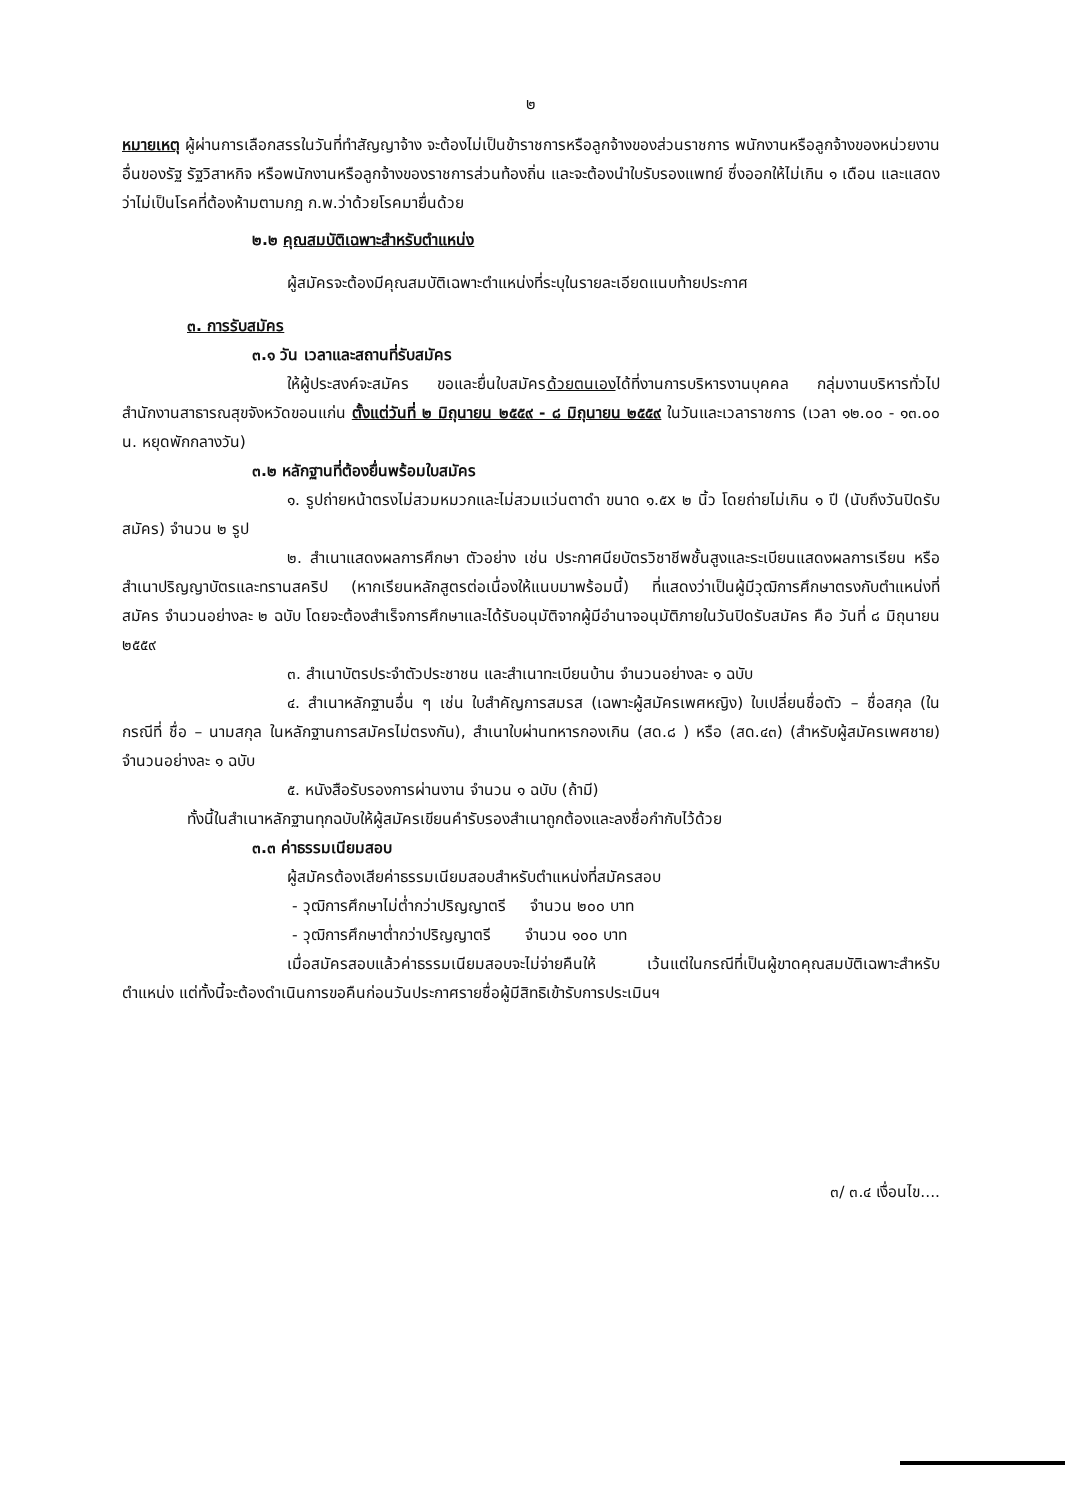๒
หมายเหตุ ผู้ผ่านการเลือกสรรในวันที่ทำสัญญาจ้าง จะต้องไม่เป็นข้าราชการหรือลูกจ้างของส่วนราชการ พนักงานหรือลูกจ้างของหน่วยงานอื่นของรัฐ รัฐวิสาหกิจ หรือพนักงานหรือลูกจ้างของราชการส่วนท้องถิ่น และจะต้องนำใบรับรองแพทย์ ซึ่งออกให้ไม่เกิน ๑ เดือน และแสดงว่าไม่เป็นโรคที่ต้องห้ามตามกฎ ก.พ.ว่าด้วยโรคมายื่นด้วย
๒.๒ คุณสมบัติเฉพาะสำหรับตำแหน่ง
ผู้สมัครจะต้องมีคุณสมบัติเฉพาะตำแหน่งที่ระบุในรายละเอียดแนบท้ายประกาศ
๓. การรับสมัคร
๓.๑ วัน เวลาและสถานที่รับสมัคร
ให้ผู้ประสงค์จะสมัคร ขอและยื่นใบสมัครด้วยตนเองได้ที่งานการบริหารงานบุคคล กลุ่มงานบริหารทั่วไป สำนักงานสาธารณสุขจังหวัดขอนแก่น ตั้งแต่วันที่ ๒ มิถุนายน ๒๕๕๙ - ๘ มิถุนายน ๒๕๕๙ ในวันและเวลาราชการ (เวลา ๑๒.๐๐ - ๑๓.๐๐ น. หยุดพักกลางวัน)
๓.๒ หลักฐานที่ต้องยื่นพร้อมใบสมัคร
๑. รูปถ่ายหน้าตรงไม่สวมหมวกและไม่สวมแว่นตาดำ ขนาด ๑.๕x ๒ นิ้ว โดยถ่ายไม่เกิน ๑ ปี (นับถึงวันปิดรับสมัคร) จำนวน ๒ รูป
๒. สำเนาแสดงผลการศึกษา ตัวอย่าง เช่น ประกาศนียบัตรวิชาชีพชั้นสูงและระเบียนแสดงผลการเรียน หรือ สำเนาปริญญาบัตรและทรานสคริป (หากเรียนหลักสูตรต่อเนื่องให้แนบมาพร้อมนี้) ที่แสดงว่าเป็นผู้มีวุฒิการศึกษาตรงกับตำแหน่งที่สมัคร จำนวนอย่างละ ๒ ฉบับ โดยจะต้องสำเร็จการศึกษาและได้รับอนุมัติจากผู้มีอำนาจอนุมัติภายในวันปิดรับสมัคร คือ วันที่ ๘ มิถุนายน ๒๕๕๙
๓. สำเนาบัตรประจำตัวประชาชน และสำเนาทะเบียนบ้าน จำนวนอย่างละ ๑ ฉบับ
๔. สำเนาหลักฐานอื่น ๆ เช่น ใบสำคัญการสมรส (เฉพาะผู้สมัครเพศหญิง) ใบเปลี่ยนชื่อตัว – ชื่อสกุล (ในกรณีที่ ชื่อ – นามสกุล ในหลักฐานการสมัครไม่ตรงกัน), สำเนาใบผ่านทหารกองเกิน (สด.๘ ) หรือ (สด.๔๓) (สำหรับผู้สมัครเพศชาย) จำนวนอย่างละ ๑ ฉบับ
๕. หนังสือรับรองการผ่านงาน จำนวน ๑ ฉบับ (ถ้ามี)
ทั้งนี้ในสำเนาหลักฐานทุกฉบับให้ผู้สมัครเขียนคำรับรองสำเนาถูกต้องและลงชื่อกำกับไว้ด้วย
๓.๓ ค่าธรรมเนียมสอบ
ผู้สมัครต้องเสียค่าธรรมเนียมสอบสำหรับตำแหน่งที่สมัครสอบ
- วุฒิการศึกษาไม่ต่ำกว่าปริญญาตรี จำนวน ๒๐๐ บาท
- วุฒิการศึกษาต่ำกว่าปริญญาตรี จำนวน ๑๐๐ บาท
เมื่อสมัครสอบแล้วค่าธรรมเนียมสอบจะไม่จ่ายคืนให้ เว้นแต่ในกรณีที่เป็นผู้ขาดคุณสมบัติเฉพาะสำหรับตำแหน่ง แต่ทั้งนี้จะต้องดำเนินการขอคืนก่อนวันประกาศรายชื่อผู้มีสิทธิเข้ารับการประเมินฯ
๓/ ๓.๔ เงื่อนไข....